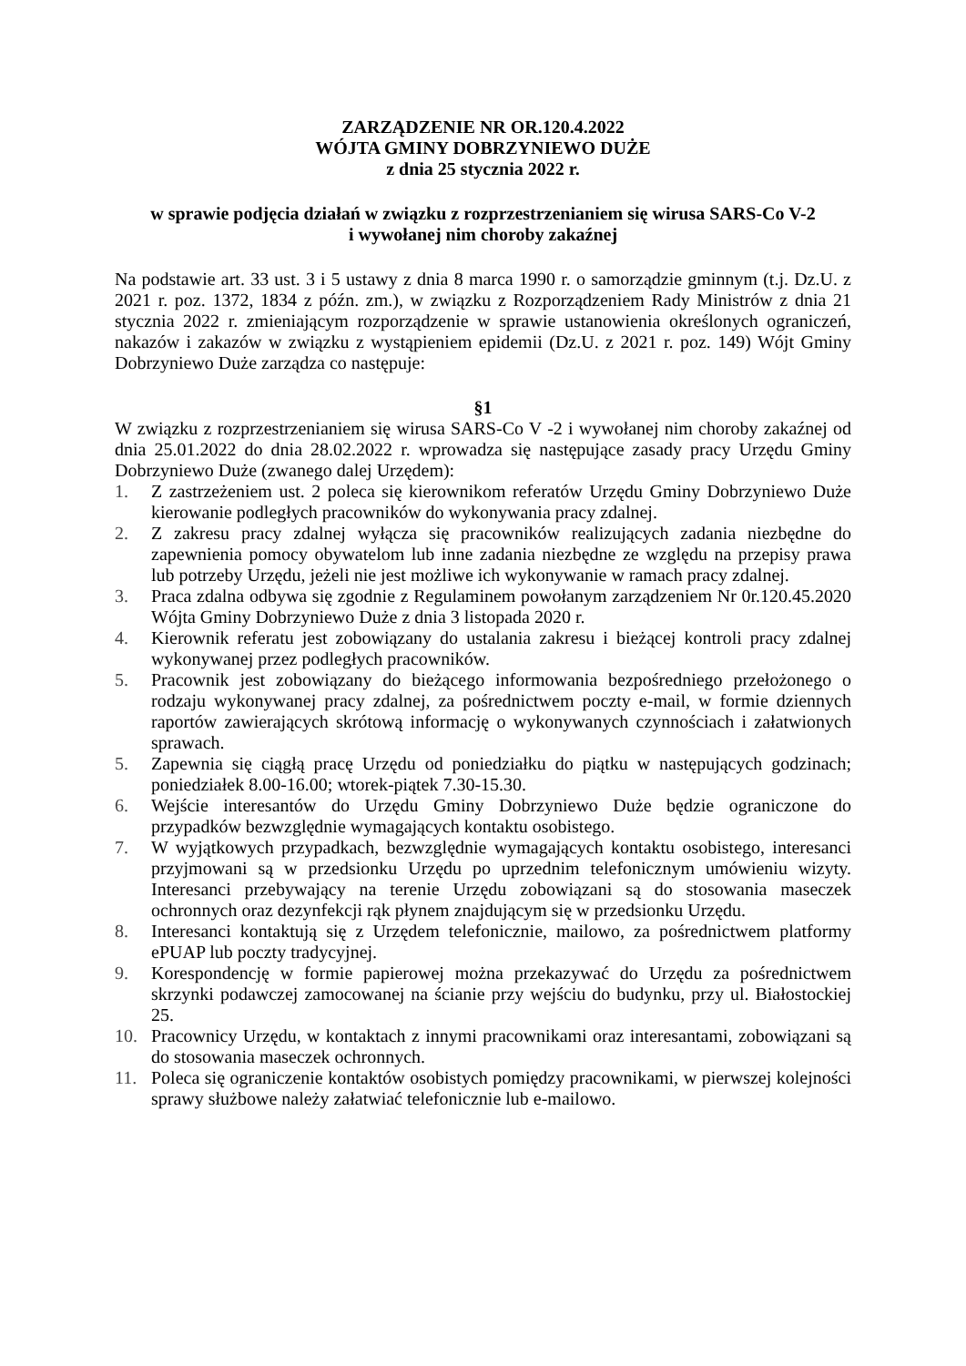ZARZĄDZENIE NR OR.120.4.2022
WÓJTA GMINY DOBRZYNIEWO DUŻE
z dnia 25 stycznia 2022 r.
w sprawie podjęcia działań w związku z rozprzestrzenianiem się wirusa SARS-Co V-2
i wywołanej nim choroby zakaźnej
Na podstawie art. 33 ust. 3 i 5 ustawy z dnia 8 marca 1990 r. o samorządzie gminnym (t.j. Dz.U. z 2021 r. poz. 1372, 1834 z późn. zm.), w związku z Rozporządzeniem Rady Ministrów z dnia 21 stycznia 2022 r. zmieniającym rozporządzenie w sprawie ustanowienia określonych ograniczeń, nakazów i zakazów w związku z wystąpieniem epidemii (Dz.U. z 2021 r. poz. 149) Wójt Gminy Dobrzyniewo Duże zarządza co następuje:
§1
W związku z rozprzestrzenianiem się wirusa SARS-Co V -2 i wywołanej nim choroby zakaźnej od dnia 25.01.2022 do dnia 28.02.2022 r. wprowadza się następujące zasady pracy Urzędu Gminy Dobrzyniewo Duże (zwanego dalej Urzędem):
1. Z zastrzeżeniem ust. 2 poleca się kierownikom referatów Urzędu Gminy Dobrzyniewo Duże kierowanie podległych pracowników do wykonywania pracy zdalnej.
2. Z zakresu pracy zdalnej wyłącza się pracowników realizujących zadania niezbędne do zapewnienia pomocy obywatelom lub inne zadania niezbędne ze względu na przepisy prawa lub potrzeby Urzędu, jeżeli nie jest możliwe ich wykonywanie w ramach pracy zdalnej.
3. Praca zdalna odbywa się zgodnie z Regulaminem powołanym zarządzeniem Nr 0r.120.45.2020 Wójta Gminy Dobrzyniewo Duże z dnia 3 listopada 2020 r.
4. Kierownik referatu jest zobowiązany do ustalania zakresu i bieżącej kontroli pracy zdalnej wykonywanej przez podległych pracowników.
5. Pracownik jest zobowiązany do bieżącego informowania bezpośredniego przełożonego o rodzaju wykonywanej pracy zdalnej, za pośrednictwem poczty e-mail, w formie dziennych raportów zawierających skrótową informację o wykonywanych czynnościach i załatwionych sprawach.
5. Zapewnia się ciągłą pracę Urzędu od poniedziałku do piątku w następujących godzinach; poniedziałek 8.00-16.00; wtorek-piątek 7.30-15.30.
6. Wejście interesantów do Urzędu Gminy Dobrzyniewo Duże będzie ograniczone do przypadków bezwzględnie wymagających kontaktu osobistego.
7. W wyjątkowych przypadkach, bezwzględnie wymagających kontaktu osobistego, interesanci przyjmowani są w przedsionku Urzędu po uprzednim telefonicznym umówieniu wizyty. Interesanci przebywający na terenie Urzędu zobowiązani są do stosowania maseczek ochronnych oraz dezynfekcji rąk płynem znajdującym się w przedsionku Urzędu.
8. Interesanci kontaktują się z Urzędem telefonicznie, mailowo, za pośrednictwem platformy ePUAP lub poczty tradycyjnej.
9. Korespondencję w formie papierowej można przekazywać do Urzędu za pośrednictwem skrzynki podawczej zamocowanej na ścianie przy wejściu do budynku, przy ul. Białostockiej 25.
10. Pracownicy Urzędu, w kontaktach z innymi pracownikami oraz interesantami, zobowiązani są do stosowania maseczek ochronnych.
11. Poleca się ograniczenie kontaktów osobistych pomiędzy pracownikami, w pierwszej kolejności sprawy służbowe należy załatwiać telefonicznie lub e-mailowo.